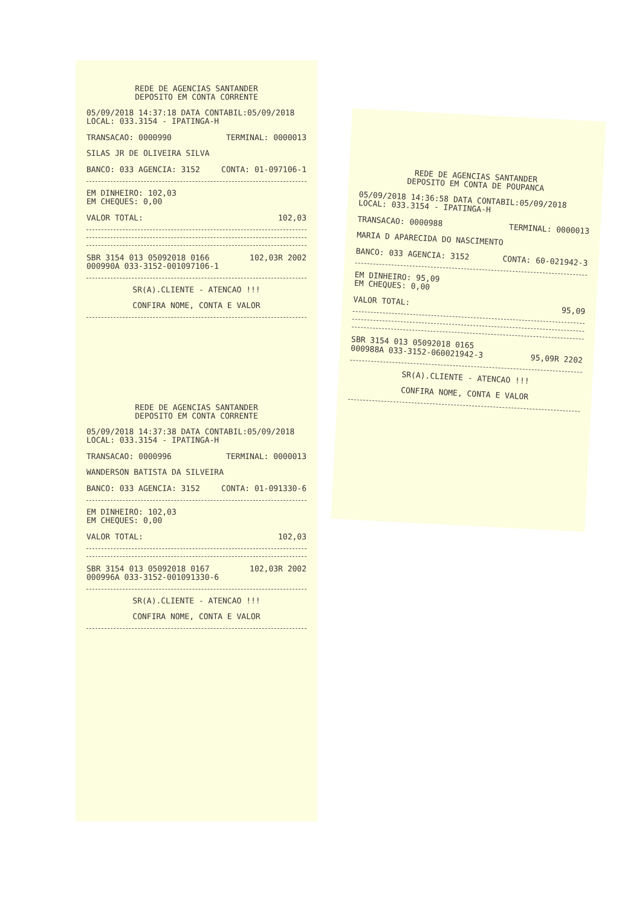REDE DE AGENCIAS SANTANDER
DEPOSITO EM CONTA CORRENTE
05/09/2018 14:37:18 DATA CONTABIL:05/09/2018
LOCAL: 033.3154 - IPATINGA-H
TRANSACAO: 0000990 TERMINAL: 0000013
SILAS JR DE OLIVEIRA SILVA
BANCO: 033 AGENCIA: 3152 CONTA: 01-097106-1
EM DINHEIRO: 102,03
EM CHEQUES: 0,00
VALOR TOTAL: 102,03
SBR 3154 013 05092018 0166 102,03R 2002
000990A 033-3152-001097106-1
SR(A).CLIENTE - ATENCAO !!!
CONFIRA NOME, CONTA E VALOR
REDE DE AGENCIAS SANTANDER
DEPOSITO EM CONTA CORRENTE
05/09/2018 14:37:38 DATA CONTABIL:05/09/2018
LOCAL: 033.3154 - IPATINGA-H
TRANSACAO: 0000996 TERMINAL: 0000013
WANDERSON BATISTA DA SILVEIRA
BANCO: 033 AGENCIA: 3152 CONTA: 01-091330-6
EM DINHEIRO: 102,03
EM CHEQUES: 0,00
VALOR TOTAL: 102,03
SBR 3154 013 05092018 0167 102,03R 2002
000996A 033-3152-001091330-6
SR(A).CLIENTE - ATENCAO !!!
CONFIRA NOME, CONTA E VALOR
REDE DE AGENCIAS SANTANDER
DEPOSITO EM CONTA DE POUPANCA
05/09/2018 14:36:58 DATA CONTABIL:05/09/2018
LOCAL: 033.3154 - IPATINGA-H
TRANSACAO: 0000988 TERMINAL: 0000013
MARIA D APARECIDA DO NASCIMENTO
BANCO: 033 AGENCIA: 3152 CONTA: 60-021942-3
EM DINHEIRO: 95,09
EM CHEQUES: 0,00
VALOR TOTAL: 95,09
SBR 3154 013 05092018 0165
000988A 033-3152-060021942-3 95,09R 2202
SR(A).CLIENTE - ATENCAO !!!
CONFIRA NOME, CONTA E VALOR